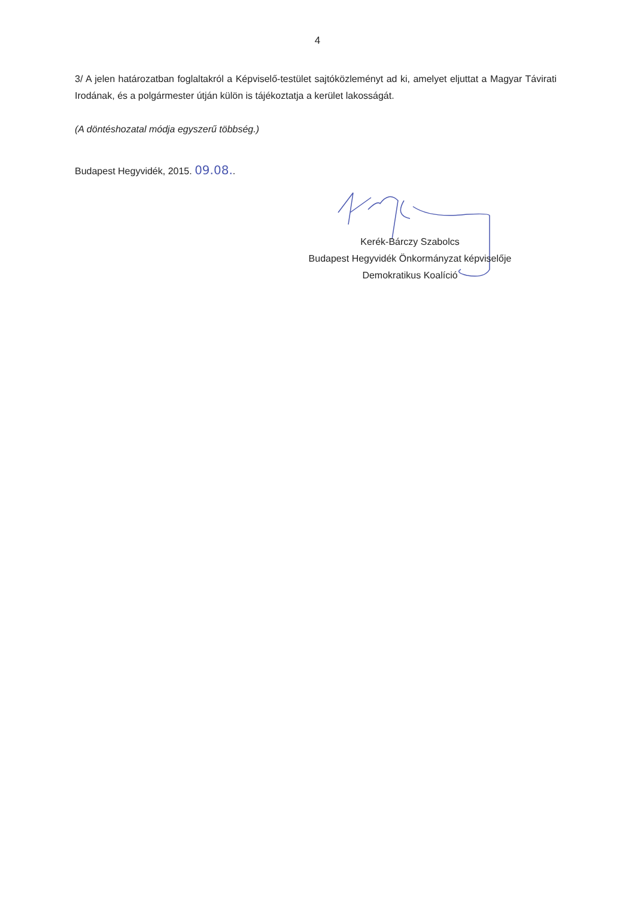4
3/ A jelen határozatban foglaltakról a Képviselő-testület sajtóközleményt ad ki, amelyet eljuttat a Magyar Távirati Irodának, és a polgármester útján külön is tájékoztatja a kerület lakosságát.
(A döntéshozatal módja egyszerű többség.)
Budapest Hegyvidék, 2015. 09.08..
Kerék-Bárczy Szabolcs
Budapest Hegyvidék Önkormányzat képviselője
Demokratikus Koalíció